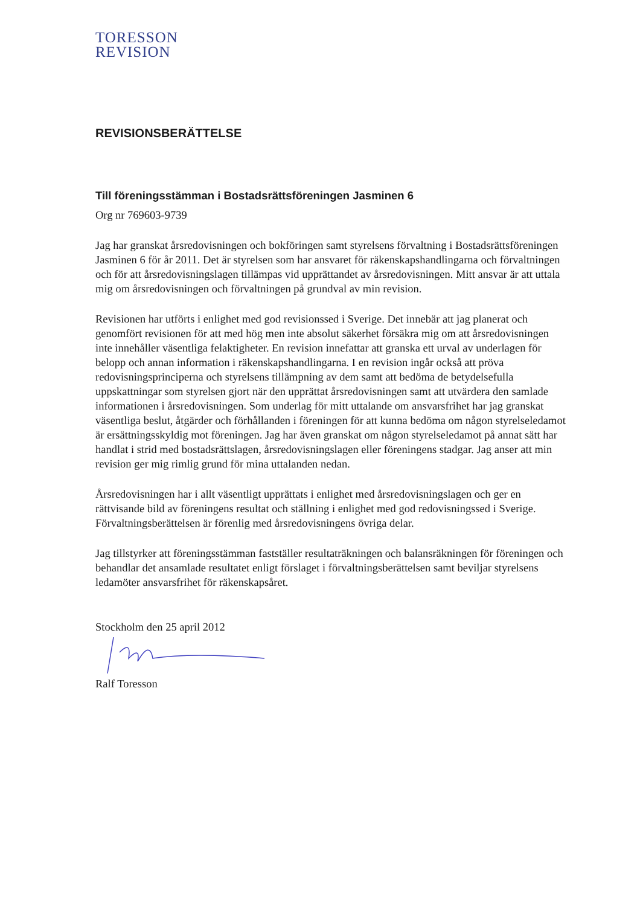TORESSON
REVISION
REVISIONSBERÄTTELSE
Till föreningsstämman i Bostadsrättsföreningen Jasminen 6
Org nr 769603-9739
Jag har granskat årsredovisningen och bokföringen samt styrelsens förvaltning i Bostadsrättsföreningen Jasminen 6 för år 2011. Det är styrelsen som har ansvaret för räkenskapshandlingarna och förvaltningen och för att årsredovisningslagen tillämpas vid upprättandet av årsredovisningen. Mitt ansvar är att uttala mig om årsredovisningen och förvaltningen på grundval av min revision.
Revisionen har utförts i enlighet med god revisionssed i Sverige. Det innebär att jag planerat och genomfört revisionen för att med hög men inte absolut säkerhet försäkra mig om att årsredovisningen inte innehåller väsentliga felaktigheter. En revision innefattar att granska ett urval av underlagen för belopp och annan information i räkenskapshandlingarna. I en revision ingår också att pröva redovisningsprinciperna och styrelsens tillämpning av dem samt att bedöma de betydelsefulla uppskattningar som styrelsen gjort när den upprättat årsredovisningen samt att utvärdera den samlade informationen i årsredovisningen. Som underlag för mitt uttalande om ansvarsfrihet har jag granskat väsentliga beslut, åtgärder och förhållanden i föreningen för att kunna bedöma om någon styrelseledamot är ersättningsskyldig mot föreningen. Jag har även granskat om någon styrelseledamot på annat sätt har handlat i strid med bostadsrättslagen, årsredovisningslagen eller föreningens stadgar. Jag anser att min revision ger mig rimlig grund för mina uttalanden nedan.
Årsredovisningen har i allt väsentligt upprättats i enlighet med årsredovisningslagen och ger en rättvisande bild av föreningens resultat och ställning i enlighet med god redovisningssed i Sverige. Förvaltningsberättelsen är förenlig med årsredovisningens övriga delar.
Jag tillstyrker att föreningsstämman fastställer resultaträkningen och balansräkningen för föreningen och behandlar det ansamlade resultatet enligt förslaget i förvaltningsberättelsen samt beviljar styrelsens ledamöter ansvarsfrihet för räkenskapsåret.
Stockholm den 25 april 2012
Ralf Toresson